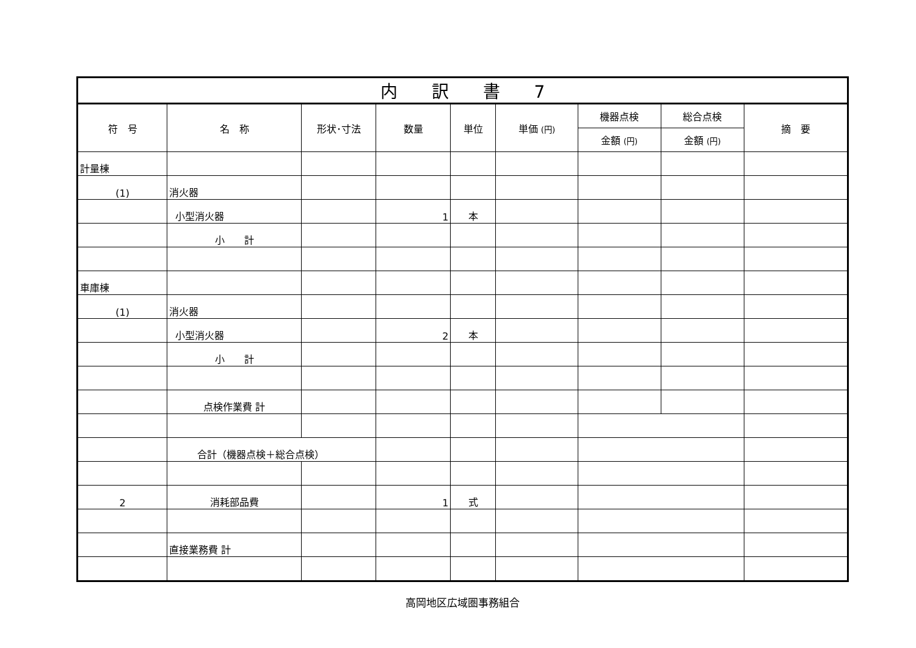| 内 訳 書 7 | | | | | | | | |
| 符 号 | 名 称 | 形状･寸法 | 数量 | 単位 | 単価 (円) | 機器点検 | 総合点検 | 摘 要 |
| | | | | | | 金額 (円) | 金額 (円) | |
| 計量棟 | | | | | | | | |
| (1) | 消火器 | | | | | | | |
| | 小型消火器 | | 1 | 本 | | | | |
| | 小 計 | | | | | | | |
| 車庫棟 | | | | | | | | |
| (1) | 消火器 | | | | | | | |
| | 小型消火器 | | 2 | 本 | | | | |
| | 小 計 | | | | | | | |
| | 点検作業費 計 | | | | | | | |
| | 合計（機器点検＋総合点検） | | | | | | | |
| 2 | 消耗部品費 | | 1 | 式 | | | | |
| | 直接業務費 計 | | | | | | | |
高岡地区広域圏事務組合